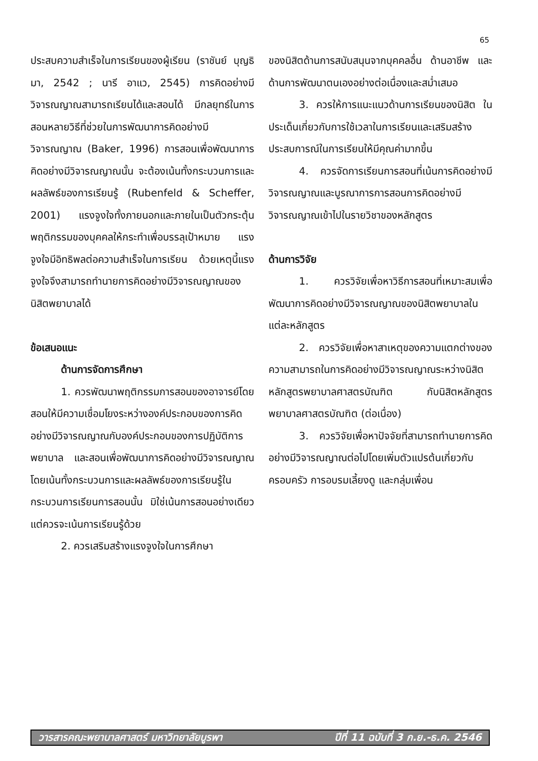65
ประสบความสำเร็จในการเรียนของผู้เรียน (ราชันย์ บุญธิมา, 2542 ; นารี อาแว, 2545) การคิดอย่างมีวิจารณญาณสามารถเรียนได้และสอนได้ มีกลยุทธ์ในการสอนหลายวิธีที่ช่วยในการพัฒนาการคิดอย่างมีวิจารณญาณ (Baker, 1996) การสอนเพื่อพัฒนาการคิดอย่างมีวิจารณญาณนั้น จะต้องเน้นทั้งกระบวนการและผลลัพธ์ของการเรียนรู้ (Rubenfeld & Scheffer, 2001) แรงจูงใจทั้งภายนอกและภายในเป็นตัวกระตุ้นพฤติกรรมของบุคคลให้กระทำเพื่อบรรลุเป้าหมาย แรงจูงใจมีอิทธิพลต่อความสำเร็จในการเรียน ด้วยเหตุนี้แรงจูงใจจึงสามารถทำนายการคิดอย่างมีวิจารณญาณของนิสิตพยาบาลได้
ข้อเสนอแนะ
ด้านการจัดการศึกษา
1. ควรพัฒนาพฤติกรรมการสอนของอาจารย์โดยสอนให้มีความเชื่อมโยงระหว่างองค์ประกอบของการคิดอย่างมีวิจารณญาณกับองค์ประกอบของการปฏิบัติการพยาบาล และสอนเพื่อพัฒนาการคิดอย่างมีวิจารณญาณโดยเน้นทั้งกระบวนการและผลลัพธ์ของการเรียนรู้ในกระบวนการเรียนการสอนนั้น มิใช่เน้นการสอนอย่างเดียว แต่ควรจะเน้นการเรียนรู้ด้วย
2. ควรเสริมสร้างแรงจูงใจในการศึกษา
ของนิสิตด้านการสนับสนุนจากบุคคลอื่น ด้านอาชีพ และด้านการพัฒนาตนเองอย่างต่อเนื่องและสม่ำเสมอ
3. ควรให้การแนะแนวด้านการเรียนของนิสิต ในประเด็นเกี่ยวกับการใช้เวลาในการเรียนและเสริมสร้างประสบการณ์ในการเรียนให้มีคุณค่ามากขึ้น
4. ควรจัดการเรียนการสอนที่เน้นการคิดอย่างมีวิจารณญาณและบูรณาการการสอนการคิดอย่างมีวิจารณญาณเข้าไปในรายวิชาของหลักสูตร
ด้านการวิจัย
1. ควรวิจัยเพื่อหาวิธีการสอนที่เหมาะสมเพื่อพัฒนาการคิดอย่างมีวิจารณญาณของนิสิตพยาบาลในแต่ละหลักสูตร
2. ควรวิจัยเพื่อหาสาเหตุของความแตกต่างของความสามารถในการคิดอย่างมีวิจารณญาณระหว่างนิสิตหลักสูตรพยาบาลศาสตรบัณฑิต กับนิสิตหลักสูตรพยาบาลศาสตรบัณฑิต (ต่อเนื่อง)
3. ควรวิจัยเพื่อหาปัจจัยที่สามารถทำนายการคิดอย่างมีวิจารณญาณต่อไปโดยเพิ่มตัวแปรต้นเกี่ยวกับ ครอบครัว การอบรมเลี้ยงดู และกลุ่มเพื่อน
วารสารคณะพยาบาลศาสตร์ มหาวิทยาลัยบูรพา ปีที่ 11 ฉบับที่ 3 ก.ย.-ธ.ค. 2546